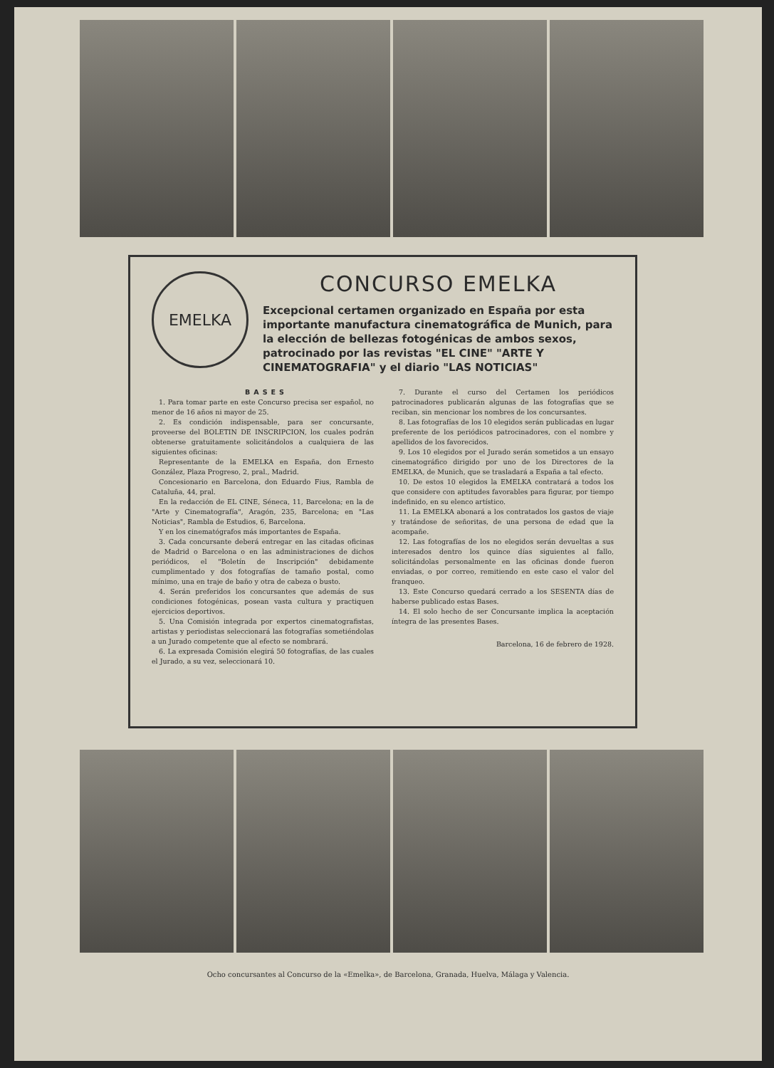EMELKA
CONCURSO EMELKA
Excepcional certamen organizado en España por esta importante manufactura cinematográfica de Munich, para la elección de bellezas fotogénicas de ambos sexos, patrocinado por las revistas "EL CINE" "ARTE Y CINEMATOGRAFIA" y el diario "LAS NOTICIAS"
BASES
1. Para tomar parte en este Concurso precisa ser español, no menor de 16 años ni mayor de 25.
2. Es condición indispensable, para ser concursante, proveerse del BOLETIN DE INSCRIPCION, los cuales podrán obtenerse gratuitamente solicitándolos a cualquiera de las siguientes oficinas:
Representante de la EMELKA en España, don Ernesto González, Plaza Progreso, 2, pral., Madrid.
Concesionario en Barcelona, don Eduardo Fius, Rambla de Cataluña, 44, pral.
En la redacción de EL CINE, Séneca, 11, Barcelona; en la de "Arte y Cinematografía", Aragón, 235, Barcelona; en "Las Noticias", Rambla de Estudios, 6, Barcelona.
Y en los cinematógrafos más importantes de España.
3. Cada concursante deberá entregar en las citadas oficinas de Madrid o Barcelona o en las administraciones de dichos periódicos, el "Boletín de Inscripción" debidamente cumplimentado y dos fotografías de tamaño postal, como mínimo, una en traje de baño y otra de cabeza o busto.
4. Serán preferidos los concursantes que además de sus condiciones fotogénicas, posean vasta cultura y practiquen ejercicios deportivos.
5. Una Comisión integrada por expertos cinematografistas, artistas y periodistas seleccionará las fotografías sometiéndolas a un Jurado competente que al efecto se nombrará.
6. La expresada Comisión elegirá 50 fotografías, de las cuales el Jurado, a su vez, seleccionará 10.
7. Durante el curso del Certamen los periódicos patrocinadores publicarán algunas de las fotografías que se reciban, sin mencionar los nombres de los concursantes.
8. Las fotografías de los 10 elegidos serán publicadas en lugar preferente de los periódicos patrocinadores, con el nombre y apellidos de los favorecidos.
9. Los 10 elegidos por el Jurado serán sometidos a un ensayo cinematográfico dirigido por uno de los Directores de la EMELKA, de Munich, que se trasladará a España a tal efecto.
10. De estos 10 elegidos la EMELKA contratará a todos los que considere con aptitudes favorables para figurar, por tiempo indefinido, en su elenco artístico.
11. La EMELKA abonará a los contratados los gastos de viaje y tratándose de señoritas, de una persona de edad que la acompañe.
12. Las fotografías de los no elegidos serán devueltas a sus interesados dentro los quince días siguientes al fallo, solicitándolas personalmente en las oficinas donde fueron enviadas, o por correo, remitiendo en este caso el valor del franqueo.
13. Este Concurso quedará cerrado a los SESENTA días de haberse publicado estas Bases.
14. El solo hecho de ser Concursante implica la aceptación íntegra de las presentes Bases.
Barcelona, 16 de febrero de 1928.
Ocho concursantes al Concurso de la «Emelka», de Barcelona, Granada, Huelva, Málaga y Valencia.